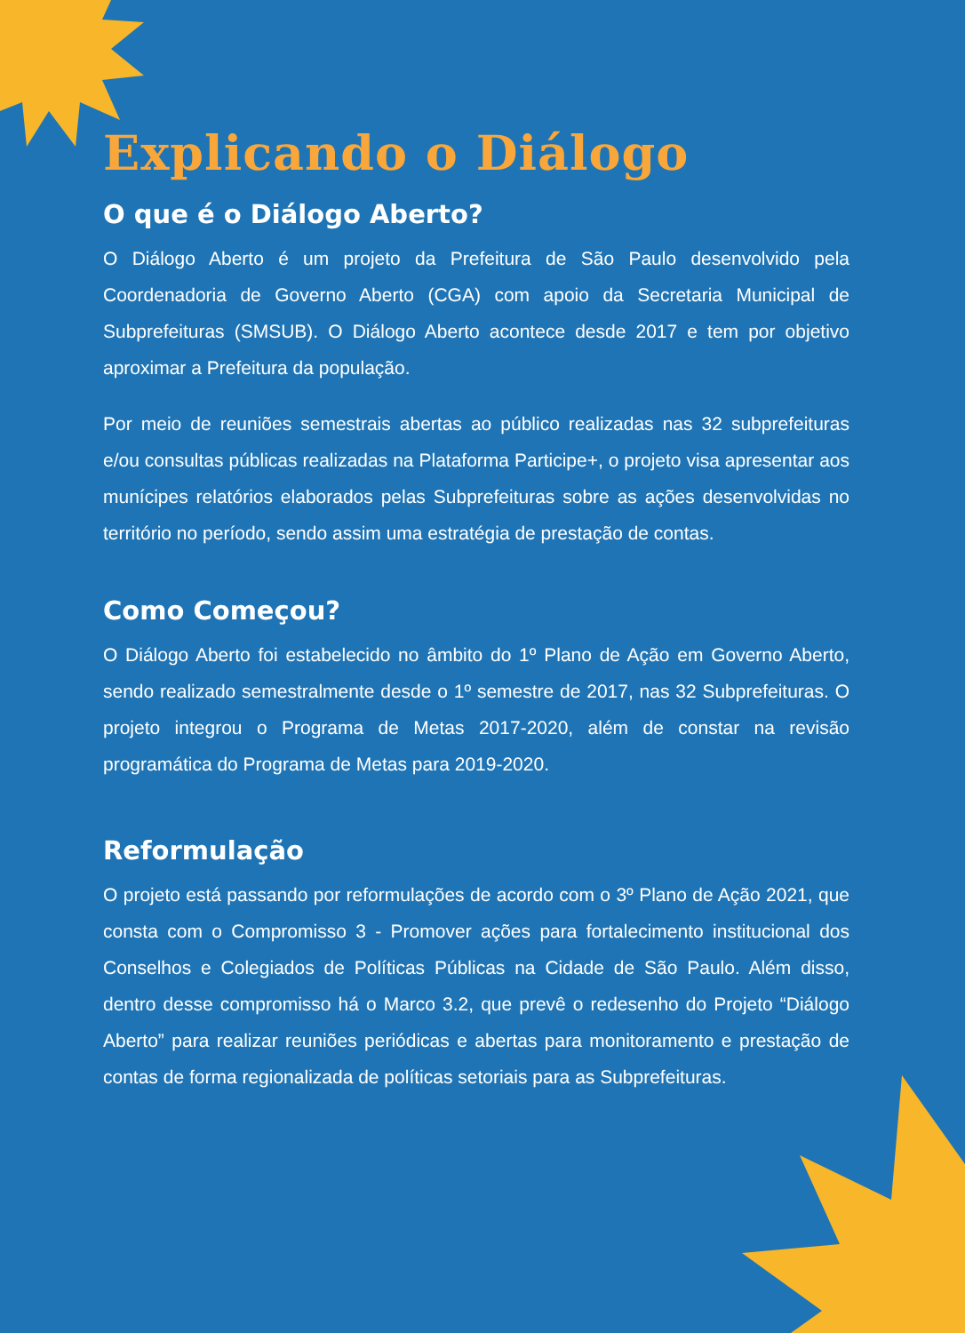Explicando o Diálogo
O que é o Diálogo Aberto?
O Diálogo Aberto é um projeto da Prefeitura de São Paulo desenvolvido pela Coordenadoria de Governo Aberto (CGA) com apoio da Secretaria Municipal de Subprefeituras (SMSUB). O Diálogo Aberto acontece desde 2017 e tem por objetivo aproximar a Prefeitura da população.
Por meio de reuniões semestrais abertas ao público realizadas nas 32 subprefeituras e/ou consultas públicas realizadas na Plataforma Participe+, o projeto visa apresentar aos munícipes relatórios elaborados pelas Subprefeituras sobre as ações desenvolvidas no território no período, sendo assim uma estratégia de prestação de contas.
Como Começou?
O Diálogo Aberto foi estabelecido no âmbito do 1º Plano de Ação em Governo Aberto, sendo realizado semestralmente desde o 1º semestre de 2017, nas 32 Subprefeituras. O projeto integrou o Programa de Metas 2017-2020, além de constar na revisão programática do Programa de Metas para 2019-2020.
Reformulação
O projeto está passando por reformulações de acordo com o 3º Plano de Ação 2021, que consta com o Compromisso 3 - Promover ações para fortalecimento institucional dos Conselhos e Colegiados de Políticas Públicas na Cidade de São Paulo. Além disso, dentro desse compromisso há o Marco 3.2, que prevê o redesenho do Projeto “Diálogo Aberto” para realizar reuniões periódicas e abertas para monitoramento e prestação de contas de forma regionalizada de políticas setoriais para as Subprefeituras.